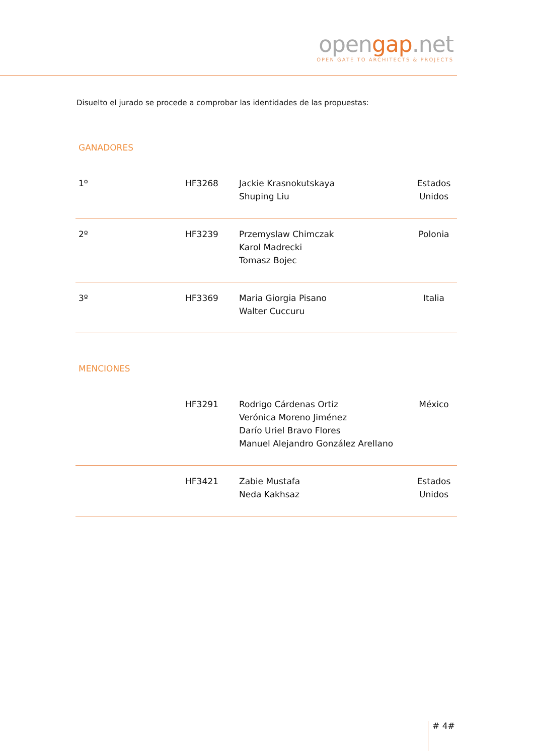opengap.net
OPEN GATE TO ARCHITECTS & PROJECTS
Disuelto el jurado se procede a comprobar las identidades de las propuestas:
GANADORES
| 1º | HF3268 | Jackie Krasnokutskaya Shuping Liu | Estados Unidos |
| 2º | HF3239 | Przemyslaw Chimczak Karol Madrecki Tomasz Bojec | Polonia |
| 3º | HF3369 | Maria Giorgia Pisano Walter Cuccuru | Italia |
MENCIONES
| | HF3291 | Rodrigo Cárdenas Ortiz Verónica Moreno Jiménez Darío Uriel Bravo Flores Manuel Alejandro González Arellano | México |
| | HF3421 | Zabie Mustafa Neda Kakhsaz | Estados Unidos |
# 4#